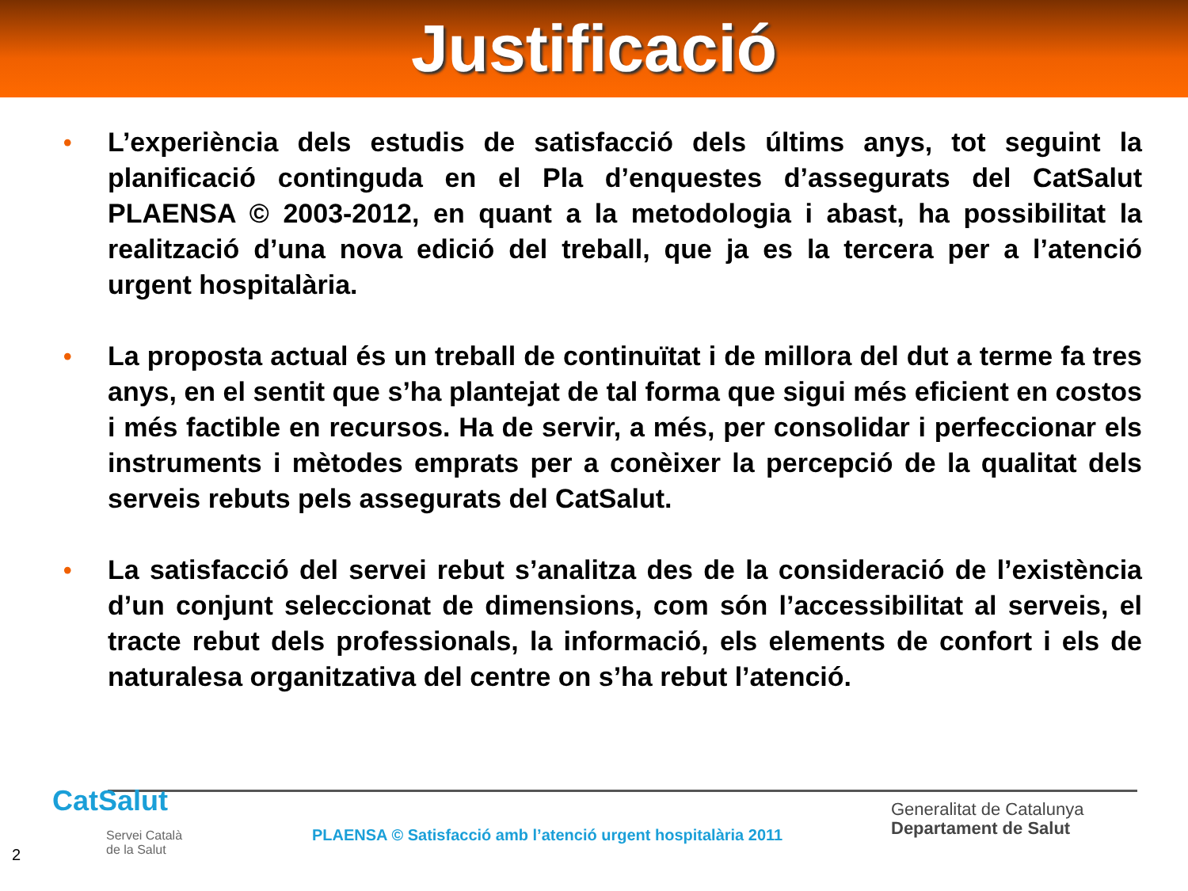Justificació
• L’experiència dels estudis de satisfacció dels últims anys, tot seguint la planificació continguda en el Pla d’enquestes d’assegurats del CatSalut PLAENSA © 2003-2012, en quant a la metodologia i abast, ha possibilitat la realització d’una nova edició del treball, que ja es la tercera per a l’atenció urgent hospitalària.
• La proposta actual és un treball de continuïtat i de millora del dut a terme fa tres anys, en el sentit que s’ha plantejat de tal forma que sigui més eficient en costos i més factible en recursos. Ha de servir, a més, per consolidar i perfeccionar els instruments i mètodes emprats per a conèixer la percepció de la qualitat dels serveis rebuts pels assegurats del CatSalut.
• La satisfacció del servei rebut s’analitza des de la consideració de l’existència d’un conjunt seleccionat de dimensions, com són l’accessibilitat al serveis, el tracte rebut dels professionals, la informació, els elements de confort i els de naturalesa organitzativa del centre on s’ha rebut l’atenció.
CatSalut
Servei Català
de la Salut
PLAENSA © Satisfacció amb l’atenció urgent hospitalària 2011
Generalitat de Catalunya
Departament de Salut
2